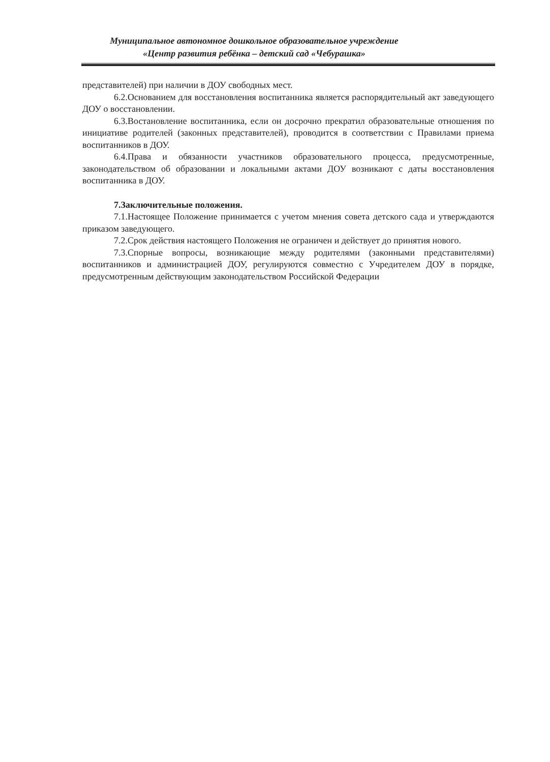Муниципальное автономное дошкольное образовательное учреждение
«Центр развития ребёнка – детский сад «Чебурашка»
представителей) при наличии в ДОУ свободных мест.
6.2.Основанием для восстановления воспитанника является распорядительный акт заведующего ДОУ о восстановлении.
6.3.Востановление воспитанника, если он досрочно прекратил образовательные отношения по инициативе родителей (законных представителей), проводится в соответствии с Правилами приема воспитанников в ДОУ.
6.4.Права и обязанности участников образовательного процесса, предусмотренные, законодательством об образовании и локальными актами ДОУ возникают с даты восстановления воспитанника в ДОУ.
7.Заключительные положения.
7.1.Настоящее Положение принимается с учетом мнения совета детского сада и утверждаются приказом заведующего.
7.2.Срок действия настоящего Положения не ограничен и действует до принятия нового.
7.3.Спорные вопросы, возникающие между родителями (законными представителями) воспитанников и администрацией ДОУ, регулируются совместно с Учредителем ДОУ в порядке, предусмотренным действующим законодательством Российской Федерации